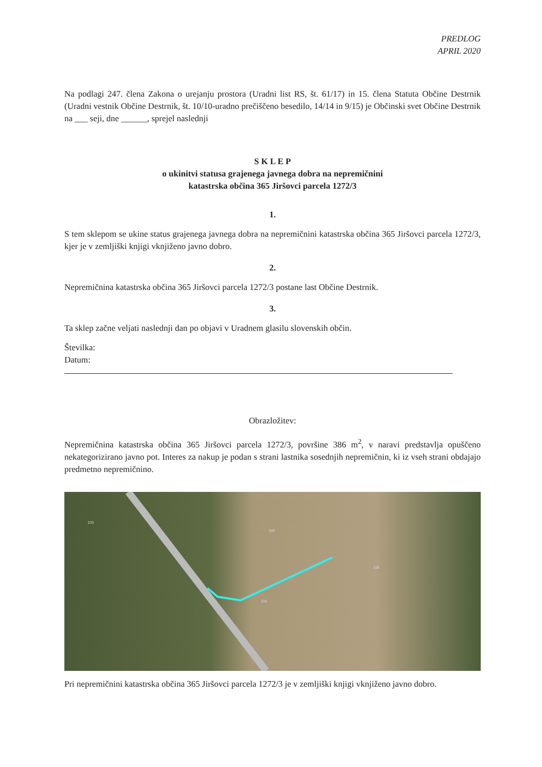PREDLOG
APRIL 2020
Na podlagi 247. člena Zakona o urejanju prostora (Uradni list RS, št. 61/17) in 15. člena Statuta Občine Destrnik (Uradni vestnik Občine Destrnik, št. 10/10-uradno prečiščeno besedilo, 14/14 in 9/15) je Občinski svet Občine Destrnik na ___ seji, dne ______, sprejel naslednji
S K L E P
o ukinitvi statusa grajenega javnega dobra na nepremičnini
katastrska občina 365 Jiršovci parcela 1272/3
1.
S tem sklepom se ukine status grajenega javnega dobra na nepremičnini katastrska občina 365 Jiršovci parcela 1272/3, kjer je v zemljiški knjigi vknjiženo javno dobro.
2.
Nepremičnina katastrska občina 365 Jiršovci parcela 1272/3 postane last Občine Destrnik.
3.
Ta sklep začne veljati naslednji dan po objavi v Uradnem glasilu slovenskih občin.
Številka:
Datum:
Obrazložitev:
Nepremičnina katastrska občina 365 Jiršovci parcela 1272/3, površine 386 m<sup>2</sup>, v naravi predstavlja opuščeno nekategorizirano javno pot. Interes za nakup je podan s strani lastnika sosednjih nepremičnin, ki iz vseh strani obdajajo predmetno nepremičnino.
233
220
213
216
Pri nepremičnini katastrska občina 365 Jiršovci parcela 1272/3 je v zemljiški knjigi vknjiženo javno dobro.